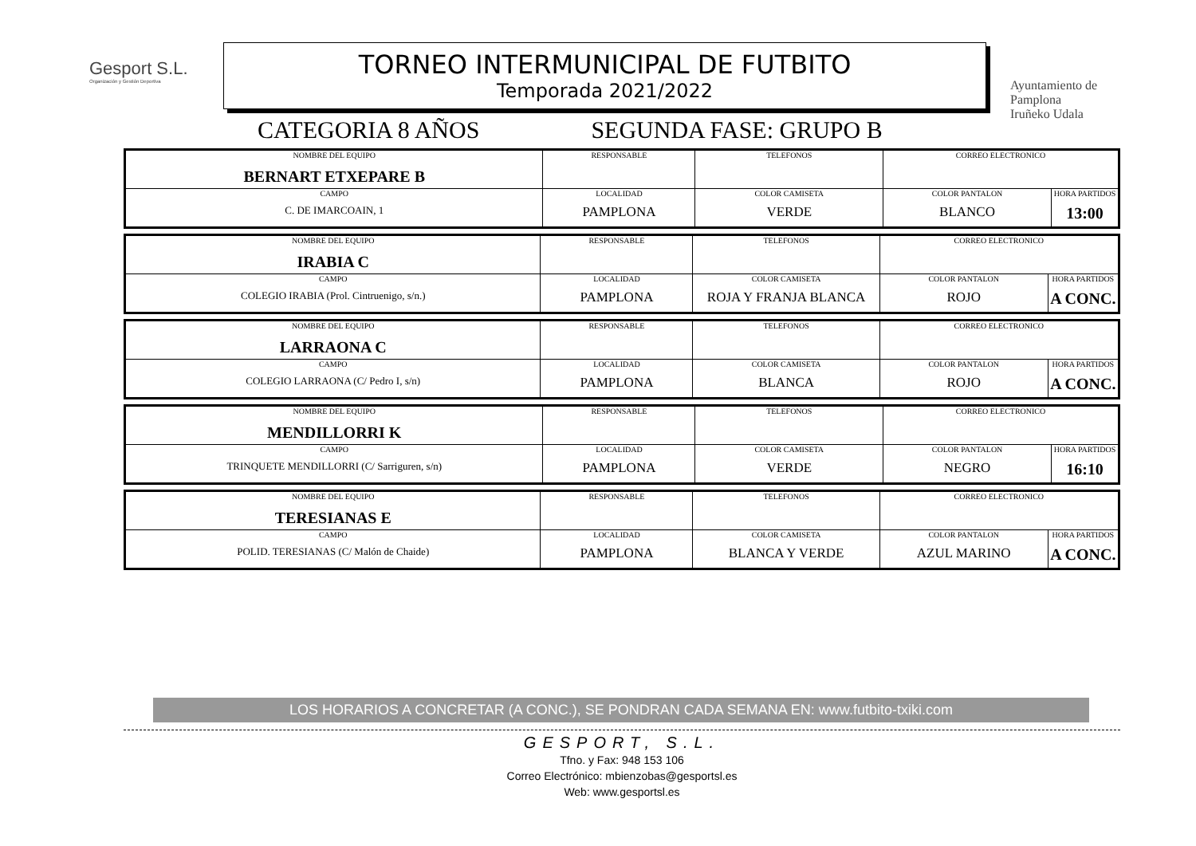Gesport S.L.
Organización y Gestión Deportiva
TORNEO INTERMUNICIPAL DE FUTBITO
Temporada 2021/2022
Ayuntamiento de
Pamplona
Iruñeko Udala
CATEGORIA 8 AÑOS SEGUNDA FASE: GRUPO B
| NOMBRE DEL EQUIPO BERNART ETXEPARE B | RESPONSABLE | | TELEFONOS | CORREO ELECTRONICO | |
| CAMPO C. DE IMARCOAIN, 1 | | LOCALIDAD PAMPLONA | COLOR CAMISETA VERDE | COLOR PANTALON BLANCO | HORA PARTIDOS 13:00 |
| NOMBRE DEL EQUIPO IRABIA C | RESPONSABLE | | TELEFONOS | CORREO ELECTRONICO | |
| CAMPO COLEGIO IRABIA (Prol. Cintruenigo, s/n.) | | LOCALIDAD PAMPLONA | COLOR CAMISETA ROJA Y FRANJA BLANCA | COLOR PANTALON ROJO | HORA PARTIDOS A CONC. |
| NOMBRE DEL EQUIPO LARRAONA C | RESPONSABLE | | TELEFONOS | CORREO ELECTRONICO | |
| CAMPO COLEGIO LARRAONA (C/ Pedro I, s/n) | | LOCALIDAD PAMPLONA | COLOR CAMISETA BLANCA | COLOR PANTALON ROJO | HORA PARTIDOS A CONC. |
| NOMBRE DEL EQUIPO MENDILLORRI K | RESPONSABLE | | TELEFONOS | CORREO ELECTRONICO | |
| CAMPO TRINQUETE MENDILLORRI (C/ Sarriguren, s/n) | | LOCALIDAD PAMPLONA | COLOR CAMISETA VERDE | COLOR PANTALON NEGRO | HORA PARTIDOS 16:10 |
| NOMBRE DEL EQUIPO TERESIANAS E | RESPONSABLE | | TELEFONOS | CORREO ELECTRONICO | |
| CAMPO POLID. TERESIANAS (C/ Malón de Chaide) | | LOCALIDAD PAMPLONA | COLOR CAMISETA BLANCA Y VERDE | COLOR PANTALON AZUL MARINO | HORA PARTIDOS A CONC. |
LOS HORARIOS A CONCRETAR (A CONC.), SE PONDRAN CADA SEMANA EN: www.futbito-txiki.com
GESPORT, S.L.
Tfno. y Fax: 948 153 106
Correo Electrónico: mbienzobas@gesportsl.es
Web: www.gesportsl.es